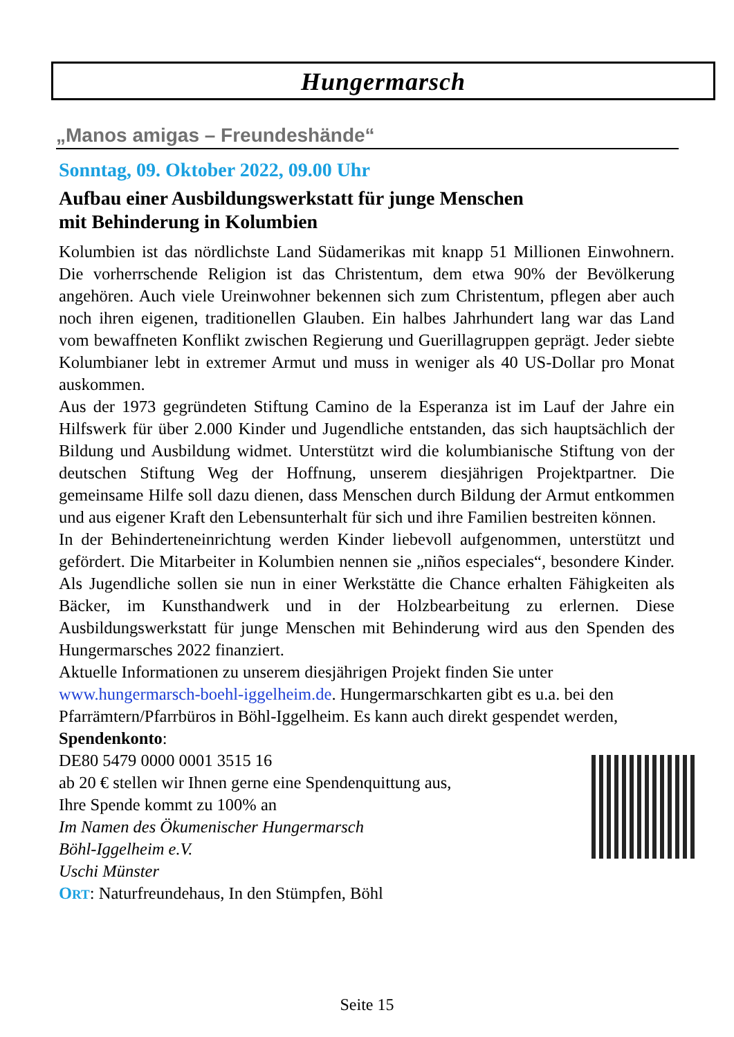Hungermarsch
„Manos amigas – Freundeshände“
Sonntag, 09. Oktober 2022, 09.00 Uhr
Aufbau einer Ausbildungswerkstatt für junge Menschen
mit Behinderung in Kolumbien
Kolumbien ist das nördlichste Land Südamerikas mit knapp 51 Millionen Einwohnern. Die vorherrschende Religion ist das Christentum, dem etwa 90% der Bevölkerung angehören. Auch viele Ureinwohner bekennen sich zum Christentum, pflegen aber auch noch ihren eigenen, traditionellen Glauben. Ein halbes Jahrhundert lang war das Land vom bewaffneten Konflikt zwischen Regierung und Guerillagruppen geprägt. Jeder siebte Kolumbianer lebt in extremer Armut und muss in weniger als 40 US-Dollar pro Monat auskommen.
Aus der 1973 gegründeten Stiftung Camino de la Esperanza ist im Lauf der Jahre ein Hilfswerk für über 2.000 Kinder und Jugendliche entstanden, das sich hauptsächlich der Bildung und Ausbildung widmet. Unterstützt wird die kolumbianische Stiftung von der deutschen Stiftung Weg der Hoffnung, unserem diesjährigen Projektpartner. Die gemeinsame Hilfe soll dazu dienen, dass Menschen durch Bildung der Armut entkommen und aus eigener Kraft den Lebensunterhalt für sich und ihre Familien bestreiten können.
In der Behinderteneinrichtung werden Kinder liebevoll aufgenommen, unterstützt und gefördert. Die Mitarbeiter in Kolumbien nennen sie „niños especiales“, besondere Kinder. Als Jugendliche sollen sie nun in einer Werkstätte die Chance erhalten Fähigkeiten als Bäcker, im Kunsthandwerk und in der Holzbearbeitung zu erlernen. Diese Ausbildungswerkstatt für junge Menschen mit Behinderung wird aus den Spenden des Hungermarsches 2022 finanziert.
Aktuelle Informationen zu unserem diesjährigen Projekt finden Sie unter
www.hungermarsch-boehl-iggelheim.de. Hungermarschkarten gibt es u.a. bei den Pfarrämtern/Pfarrbüros in Böhl-Iggelheim. Es kann auch direkt gespendet werden, Spendenkonto:
DE80 5479 0000 0001 3515 16
ab 20 € stellen wir Ihnen gerne eine Spendenquittung aus,
Ihre Spende kommt zu 100% an
Im Namen des Ökumenischer Hungermarsch
Böhl-Iggelheim e.V.
Uschi Münster
ORT: Naturfreundehaus, In den Stümpfen, Böhl
Seite 15